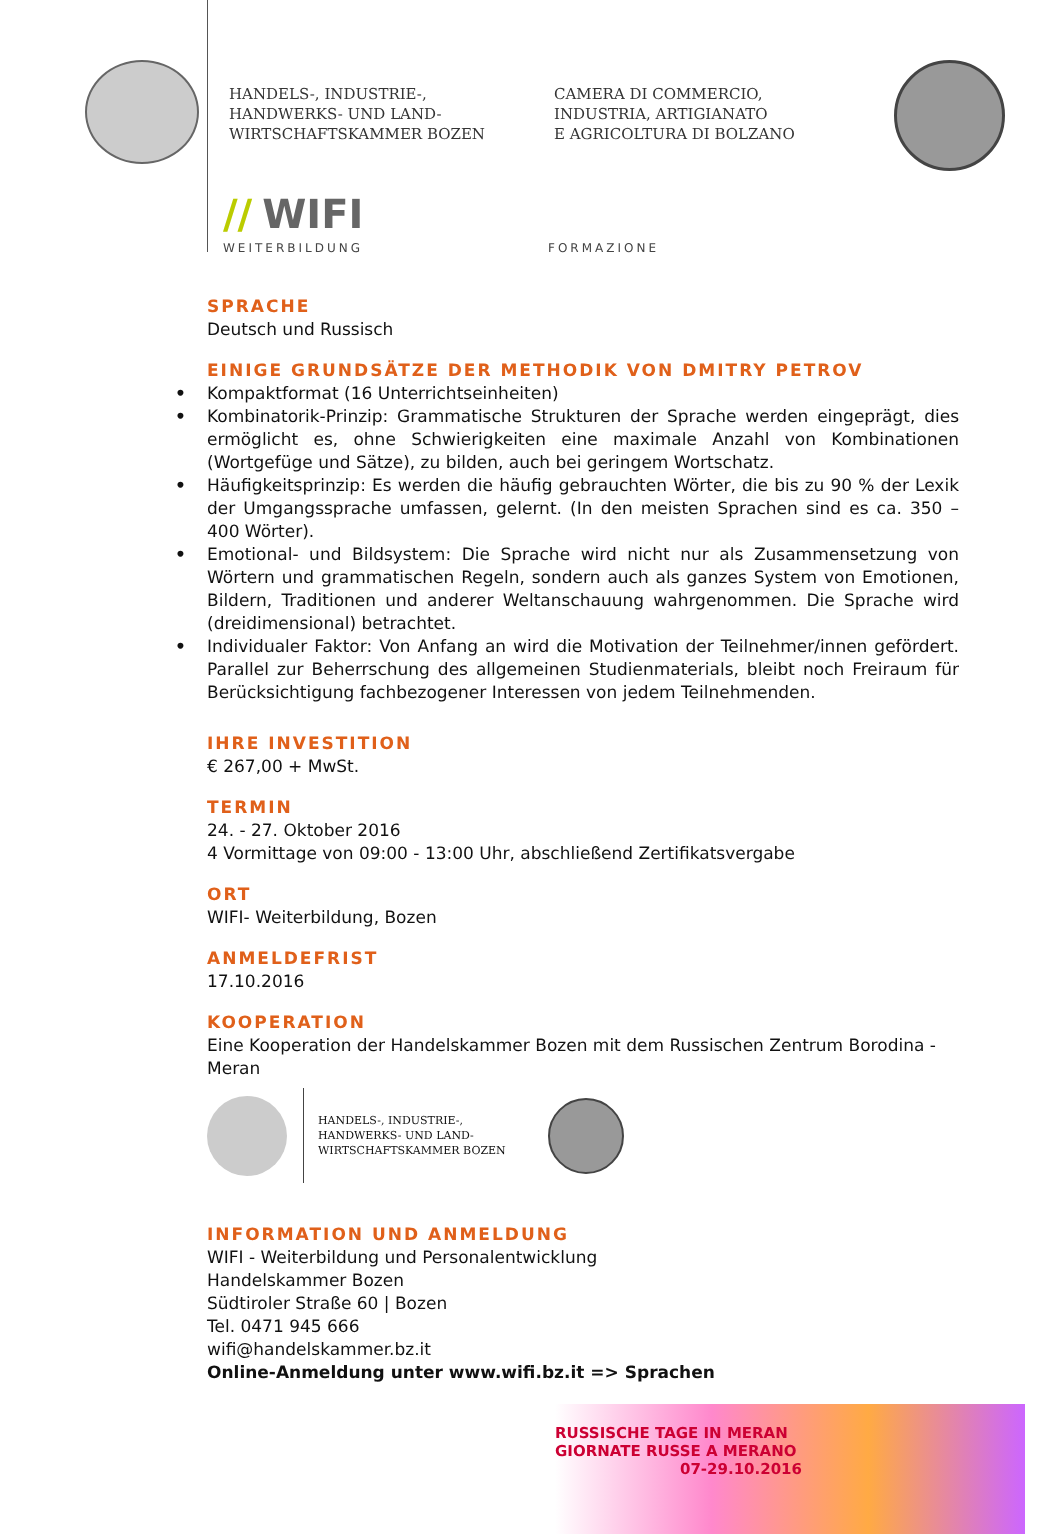HANDELS-, INDUSTRIE-,
HANDWERKS- UND LAND-
WIRTSCHAFTSKAMMER BOZEN
CAMERA DI COMMERCIO,
INDUSTRIA, ARTIGIANATO
E AGRICOLTURA DI BOLZANO
// WIFI
WEITERBILDUNG FORMAZIONE
SPRACHE
Deutsch und Russisch
EINIGE GRUNDSÄTZE DER METHODIK VON DMITRY PETROV
• Kompaktformat (16 Unterrichtseinheiten)
• Kombinatorik-Prinzip: Grammatische Strukturen der Sprache werden eingeprägt, dies ermöglicht es, ohne Schwierigkeiten eine maximale Anzahl von Kombinationen (Wortgefüge und Sätze), zu bilden, auch bei geringem Wortschatz.
• Häufigkeitsprinzip: Es werden die häufig gebrauchten Wörter, die bis zu 90 % der Lexik der Umgangssprache umfassen, gelernt. (In den meisten Sprachen sind es ca. 350 – 400 Wörter).
• Emotional- und Bildsystem: Die Sprache wird nicht nur als Zusammensetzung von Wörtern und grammatischen Regeln, sondern auch als ganzes System von Emotionen, Bildern, Traditionen und anderer Weltanschauung wahrgenommen. Die Sprache wird (dreidimensional) betrachtet.
• Individualer Faktor: Von Anfang an wird die Motivation der Teilnehmer/innen gefördert. Parallel zur Beherrschung des allgemeinen Studienmaterials, bleibt noch Freiraum für Berücksichtigung fachbezogener Interessen von jedem Teilnehmenden.
IHRE INVESTITION
€ 267,00 + MwSt.
TERMIN
24. - 27. Oktober 2016
4 Vormittage von 09:00 - 13:00 Uhr, abschließend Zertifikatsvergabe
ORT
WIFI- Weiterbildung, Bozen
ANMELDEFRIST
17.10.2016
KOOPERATION
Eine Kooperation der Handelskammer Bozen mit dem Russischen Zentrum Borodina - Meran
HANDELS-, INDUSTRIE-,
HANDWERKS- UND LAND-
WIRTSCHAFTSKAMMER BOZEN
INFORMATION UND ANMELDUNG
WIFI - Weiterbildung und Personalentwicklung
Handelskammer Bozen
Südtiroler Straße 60 | Bozen
Tel. 0471 945 666
wifi@handelskammer.bz.it
Online-Anmeldung unter www.wifi.bz.it => Sprachen
RUSSISCHE TAGE IN MERAN
GIORNATE RUSSE A MERANO
07-29.10.2016